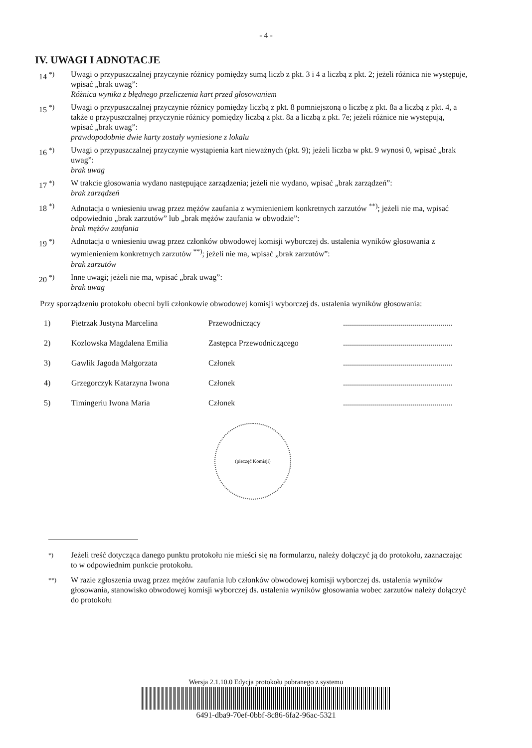- 4 -
IV. UWAGI I ADNOTACJE
14 <sup>*)</sup> Uwagi o przypuszczalnej przyczynie różnicy pomiędzy sumą liczb z pkt. 3 i 4 a liczbą z pkt. 2; jeżeli różnica nie występuje, wpisać „brak uwag”:
Różnica wynika z błędnego przeliczenia kart przed głosowaniem
15 <sup>*)</sup> Uwagi o przypuszczalnej przyczynie różnicy pomiędzy liczbą z pkt. 8 pomniejszoną o liczbę z pkt. 8a a liczbą z pkt. 4, a także o przypuszczalnej przyczynie różnicy pomiędzy liczbą z pkt. 8a a liczbą z pkt. 7e; jeżeli różnice nie występują, wpisać „brak uwag”:
prawdopodobnie dwie karty zostały wyniesione z lokalu
16 <sup>*)</sup> Uwagi o przypuszczalnej przyczynie wystąpienia kart nieważnych (pkt. 9); jeżeli liczba w pkt. 9 wynosi 0, wpisać „brak uwag”:
brak uwag
17 <sup>*)</sup> W trakcie głosowania wydano następujące zarządzenia; jeżeli nie wydano, wpisać „brak zarządzeń”:
brak zarządzeń
18 <sup>*)</sup> Adnotacja o wniesieniu uwag przez mężów zaufania z wymienieniem konkretnych zarzutów <sup>**)</sup>; jeżeli nie ma, wpisać odpowiednio „brak zarzutów” lub „brak mężów zaufania w obwodzie”:
brak mężów zaufania
19 <sup>*)</sup> Adnotacja o wniesieniu uwag przez członków obwodowej komisji wyborczej ds. ustalenia wyników głosowania z wymienieniem konkretnych zarzutów <sup>**)</sup>; jeżeli nie ma, wpisać „brak zarzutów”:
brak zarzutów
20 <sup>*)</sup> Inne uwagi; jeżeli nie ma, wpisać „brak uwag”:
brak uwag
Przy sporządzeniu protokołu obecni byli członkowie obwodowej komisji wyborczej ds. ustalenia wyników głosowania:
| 1) | Pietrzak Justyna Marcelina | Przewodniczący | ....................................................... |
| 2) | Kozlowska Magdalena Emilia | Zastępca Przewodniczącego | ....................................................... |
| 3) | Gawlik Jagoda Małgorzata | Członek | ....................................................... |
| 4) | Grzegorczyk Katarzyna Iwona | Członek | ....................................................... |
| 5) | Timingeriu Iwona Maria | Członek | ....................................................... |
(pieczęć Komisji)
*)
Jeżeli treść dotycząca danego punktu protokołu nie mieści się na formularzu, należy dołączyć ją do protokołu, zaznaczając to w odpowiednim punkcie protokołu.
**)
W razie zgłoszenia uwag przez mężów zaufania lub członków obwodowej komisji wyborczej ds. ustalenia wyników głosowania, stanowisko obwodowej komisji wyborczej ds. ustalenia wyników głosowania wobec zarzutów należy dołączyć do protokołu
Wersja 2.1.10.0 Edycja protokołu pobranego z systemu
6491-dba9-70ef-0bbf-8c86-6fa2-96ac-5321